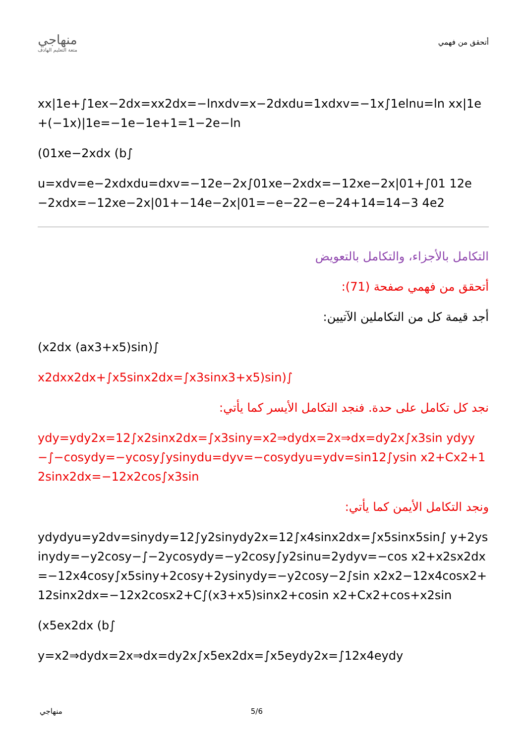منهاجي
متعة التعليم الهادف
أتحقق من فهمي
xx|1e+∫1ex−2dx=xx2dx=−lnxdv=x−2dxdu=1xdxv=−1x∫1elnu=ln xx|1e+(−1x)|1e=−1e−1e+1=1−2e−ln
(01xe−2xdx (b∫
u=xdv=e−2xdxdu=dxv=−12e−2x∫01xe−2xdx=−12xe−2x|01+∫01 12e−2xdx=−12xe−2x|01+−14e−2x|01=−e−22−e−24+14=14−3 4e2
التكامل بالأجزاء، والتكامل بالتعويض
أتحقق من فهمي صفحة (71):
أجد قيمة كل من التكاملين الآتيين:
(x2dx (ax3+x5)sin)∫
x2dxx2dx+∫x5sinx2dx=∫x3sinx3+x5)sin)∫
نجد كل تكامل على حدة. فنجد التكامل الأيسر كما يأتي:
ydy=ydy2x=12∫x2sinx2dx=∫x3siny=x2⇒dydx=2x⇒dx=dy2x∫x3sin ydyy−∫−cosydy=−ycosy∫ysinydu=dyv=−cosydyu=ydv=sin12∫ysin x2+Cx2+12sinx2dx=−12x2cos∫x3sin
ونجد التكامل الأيمن كما يأتي:
ydydyu=y2dv=sinydy=12∫y2sinydy2x=12∫x4sinx2dx=∫x5sinx5sin∫ y+2ysinydy=−y2cosy−∫−2ycosydy=−y2cosy∫y2sinu=2ydyv=−cos x2+x2sx2dx=−12x4cosy∫x5siny+2cosy+2ysinydy=−y2cosy−2∫sin x2x2−12x4cosx2+12sinx2dx=−12x2cosx2+C∫(x3+x5)sinx2+cosin x2+Cx2+cos+x2sin
(x5ex2dx (b∫
y=x2⇒dydx=2x⇒dx=dy2x∫x5ex2dx=∫x5eydy2x=∫12x4eydy
منهاجي 5/6